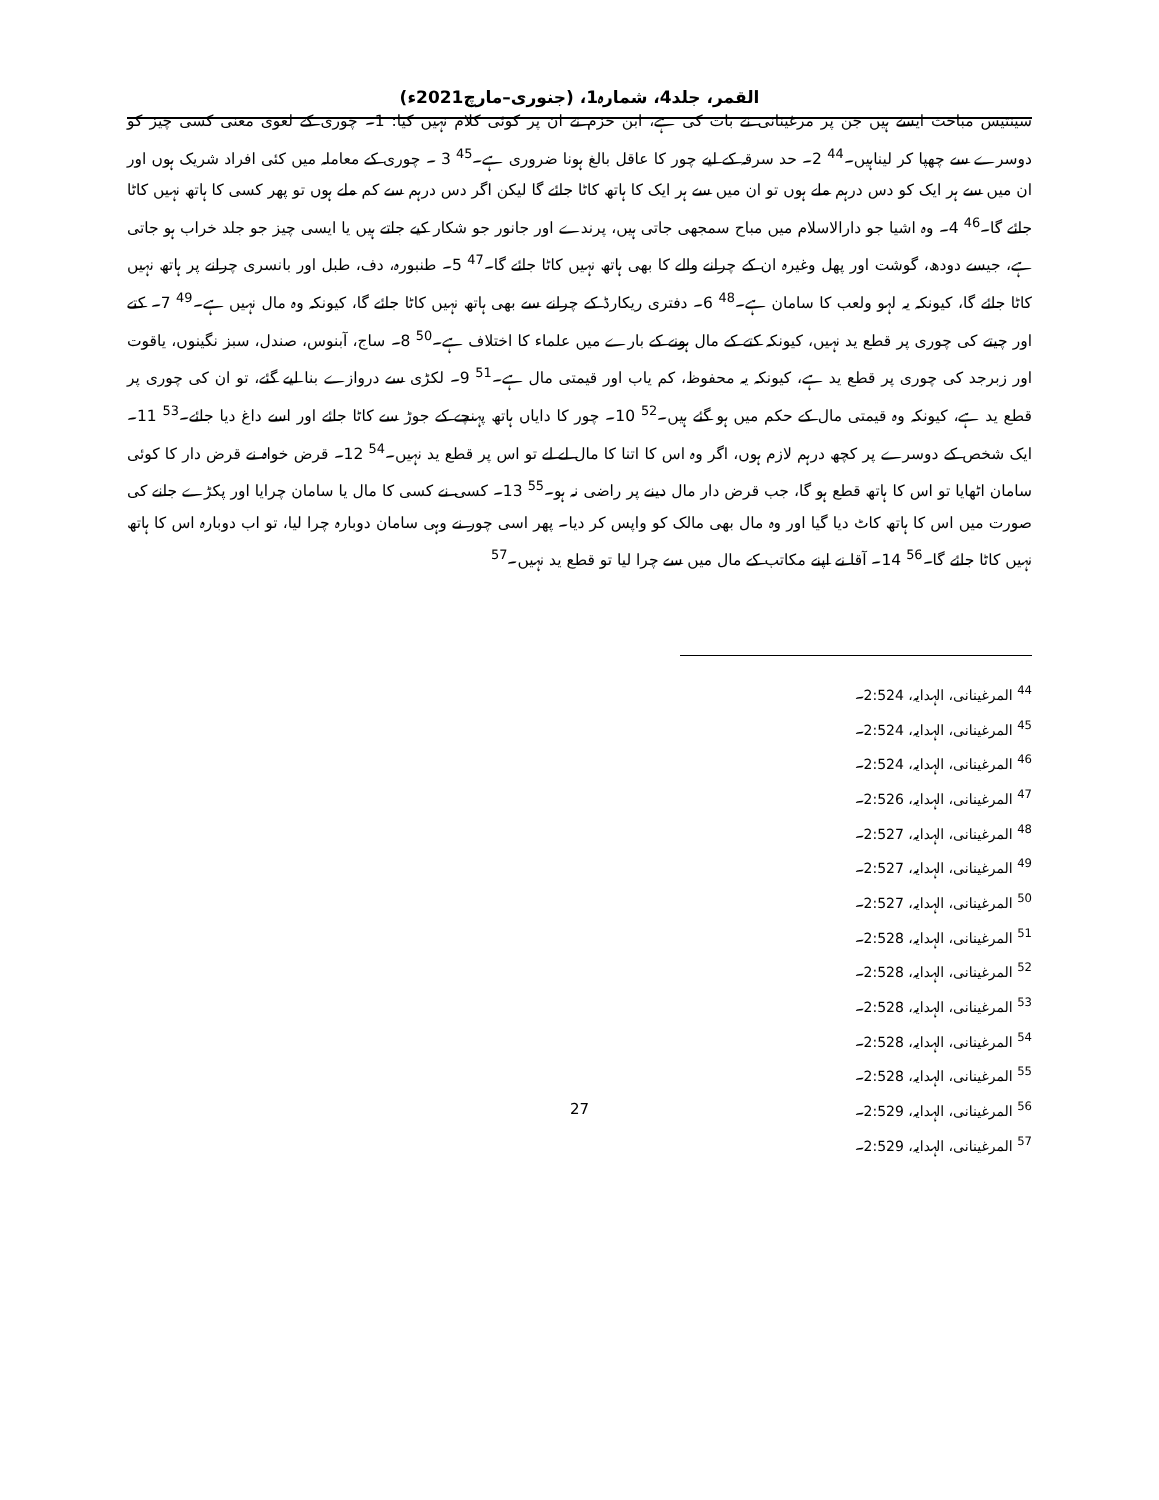القمر، جلد4، شمارہ1، (جنوری–مارچ2021ء)
سینتیس مباحث ایسے ہیں جن پر مرغینانی نے بات کی ہے، ابن حزم نے ان پر کوئی کلام نہیں کیا: 1۔ چوری کے لغوی معنی کسی چیز کو دوسرے سے چھپا کر لیناہیں۔<sup>44</sup> 2۔ حد سرقہ کے لیے چور کا عاقل بالغ ہونا ضروری ہے۔<sup>45</sup> 3 ۔ چوری کے معاملہ میں کئی افراد شریک ہوں اور ان میں سے ہر ایک کو دس درہم ملے ہوں تو ان میں سے ہر ایک کا ہاتھ کاٹا جائے گا لیکن اگر دس درہم سے کم ملے ہوں تو پھر کسی کا ہاتھ نہیں کاٹا جائے گا۔<sup>46</sup> 4۔ وہ اشیا جو دارالاسلام میں مباح سمجھی جاتی ہیں، پرندے اور جانور جو شکار کیے جاتے ہیں یا ایسی چیز جو جلد خراب ہو جاتی ہے، جیسے دودھ، گوشت اور پھل وغیرہ ان کے چرانے والے کا بھی ہاتھ نہیں کاٹا جائے گا۔<sup>47</sup> 5۔ طنبورہ، دف، طبل اور بانسری چرانے پر ہاتھ نہیں کاٹا جائے گا، کیونکہ یہ لہو ولعب کا سامان ہے۔<sup>48</sup> 6۔ دفتری ریکارڈ کے چرانے سے بھی ہاتھ نہیں کاٹا جائے گا، کیونکہ وہ مال نہیں ہے۔<sup>49</sup> 7۔ کتے اور چیتے کی چوری پر قطع ید نہیں، کیونکہ کتے کے مال ہونے کے بارے میں علماء کا اختلاف ہے۔<sup>50</sup> 8۔ ساج، آبنوس، صندل، سبز نگینوں، یاقوت اور زبرجد کی چوری پر قطع ید ہے، کیونکہ یہ محفوظ، کم یاب اور قیمتی مال ہے۔<sup>51</sup> 9۔ لکڑی سے دروازے بنا لیے گئے، تو ان کی چوری پر قطع ید ہے، کیونکہ وہ قیمتی مال کے حکم میں ہو گئے ہیں۔<sup>52</sup> 10۔ چور کا دایاں ہاتھ پہنچے کے جوڑ سے کاٹا جائے اور اسے داغ دیا جائے۔<sup>53</sup> 11۔ ایک شخص کے دوسرے پر کچھ درہم لازم ہوں، اگر وہ اس کا اتنا کا مال لے لے تو اس پر قطع ید نہیں۔<sup>54</sup> 12۔ قرض خواہ نے قرض دار کا کوئی سامان اٹھایا تو اس کا ہاتھ قطع ہو گا، جب قرض دار مال دینے پر راضی نہ ہو۔<sup>55</sup> 13۔ کسی نے کسی کا مال یا سامان چرایا اور پکڑے جانے کی صورت میں اس کا ہاتھ کاٹ دیا گیا اور وہ مال بھی مالک کو واپس کر دیا۔ پھر اسی چور نے وہی سامان دوبارہ چرا لیا، تو اب دوبارہ اس کا ہاتھ نہیں کاٹا جائے گا۔<sup>56</sup> 14۔ آقا نے اپنے مکاتب کے مال میں سے چرا لیا تو قطع ید نہیں۔<sup>57</sup>
<sup>44</sup> المرغینانی، الہدایہ، 2:524۔
<sup>45</sup> المرغینانی، الہدایہ، 2:524۔
<sup>46</sup> المرغینانی، الہدایہ، 2:524۔
<sup>47</sup> المرغینانی، الہدایہ، 2:526۔
<sup>48</sup> المرغینانی، الہدایہ، 2:527۔
<sup>49</sup> المرغینانی، الہدایہ، 2:527۔
<sup>50</sup> المرغینانی، الہدایہ، 2:527۔
<sup>51</sup> المرغینانی، الہدایہ، 2:528۔
<sup>52</sup> المرغینانی، الہدایہ، 2:528۔
<sup>53</sup> المرغینانی، الہدایہ، 2:528۔
<sup>54</sup> المرغینانی، الہدایہ، 2:528۔
<sup>55</sup> المرغینانی، الہدایہ، 2:528۔
<sup>56</sup> المرغینانی، الہدایہ، 2:529۔
<sup>57</sup> المرغینانی، الہدایہ، 2:529۔
27